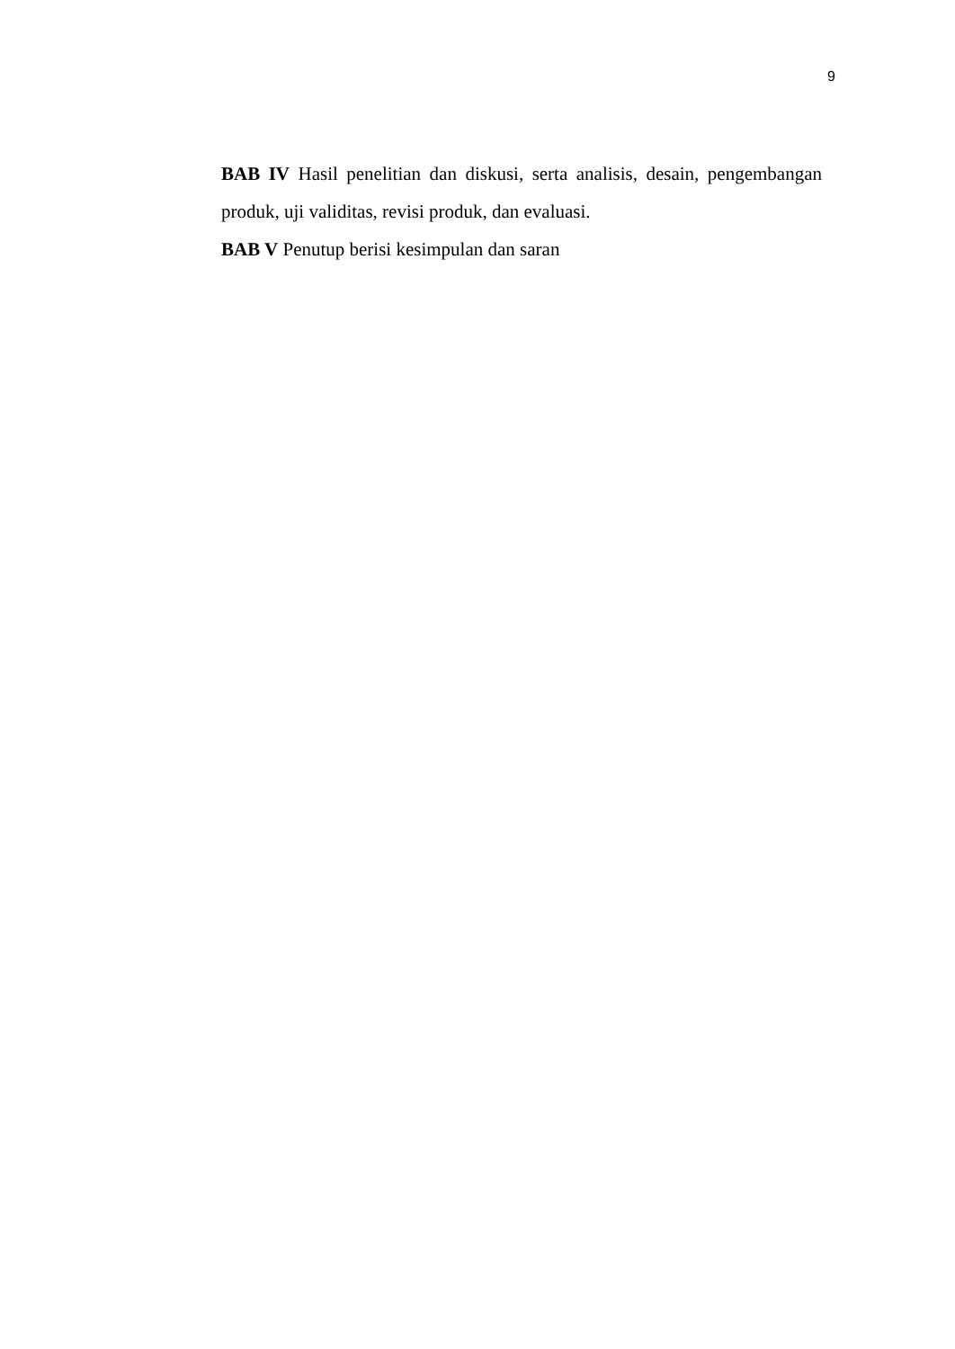9
BAB IV Hasil penelitian dan diskusi, serta analisis, desain, pengembangan produk, uji validitas, revisi produk, dan evaluasi.
BAB V Penutup berisi kesimpulan dan saran